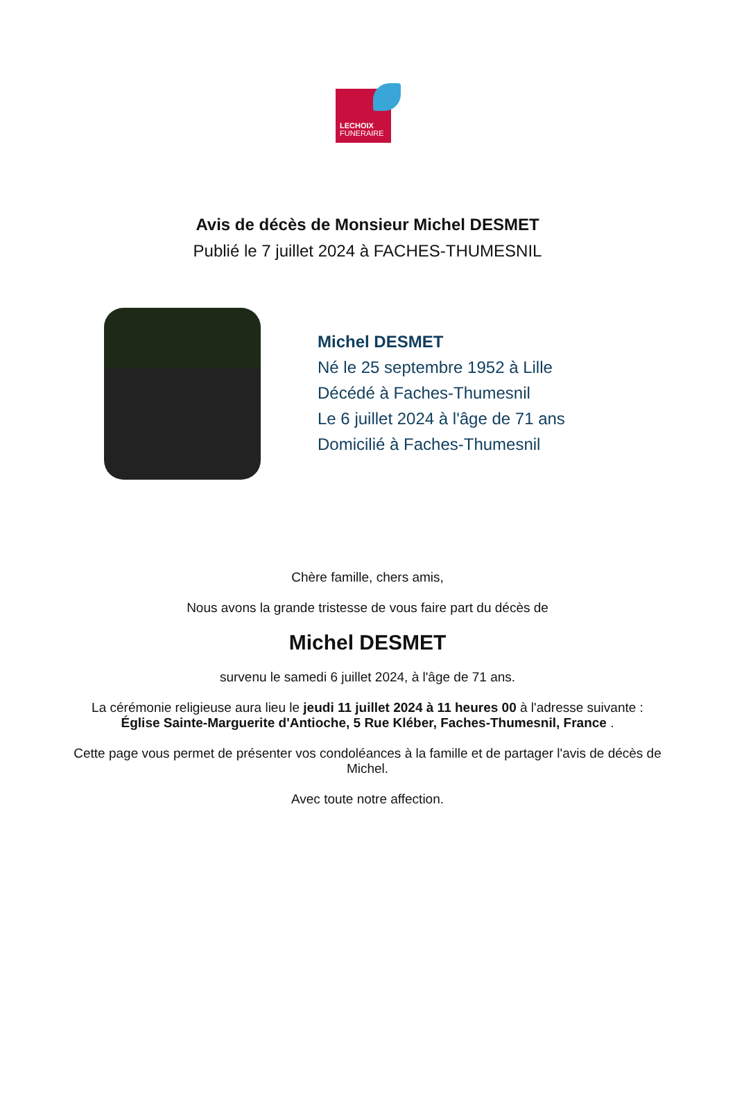LECHOIX
FUNERAIRE
Avis de décès de Monsieur Michel DESMET
Publié le 7 juillet 2024 à FACHES-THUMESNIL
Michel DESMET
Né le 25 septembre 1952 à Lille
Décédé à Faches-Thumesnil
Le 6 juillet 2024 à l'âge de 71 ans
Domicilié à Faches-Thumesnil
Chère famille, chers amis,
Nous avons la grande tristesse de vous faire part du décès de
Michel DESMET
survenu le samedi 6 juillet 2024, à l'âge de 71 ans.
La cérémonie religieuse aura lieu le jeudi 11 juillet 2024 à 11 heures 00 à l'adresse suivante :
Église Sainte-Marguerite d'Antioche, 5 Rue Kléber, Faches-Thumesnil, France .
Cette page vous permet de présenter vos condoléances à la famille et de partager l'avis de décès de Michel.
Avec toute notre affection.